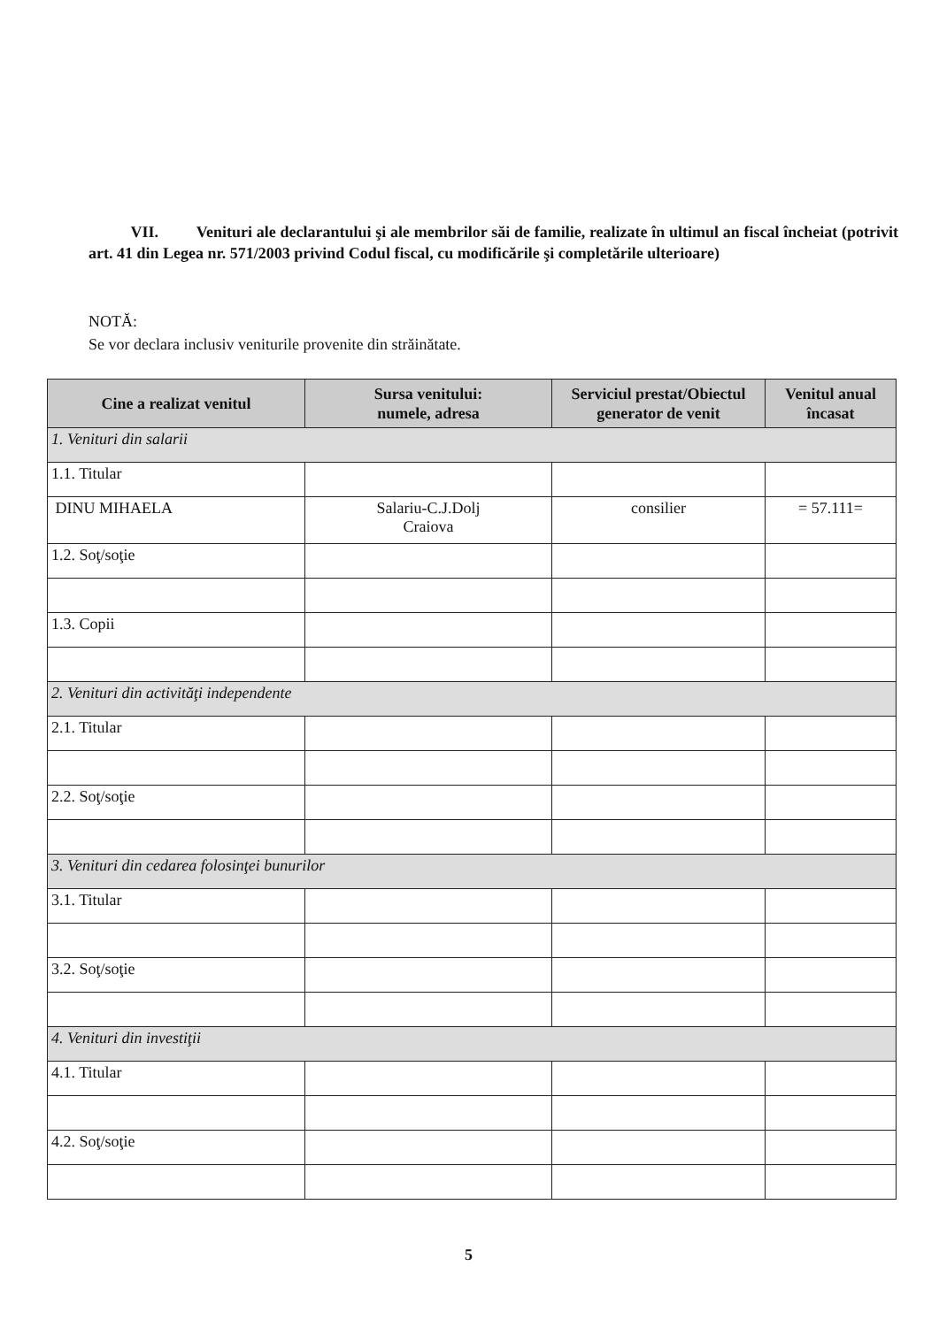VII. Venituri ale declarantului şi ale membrilor săi de familie, realizate în ultimul an fiscal încheiat (potrivit art. 41 din Legea nr. 571/2003 privind Codul fiscal, cu modificările şi completările ulterioare)
NOTĂ:
Se vor declara inclusiv veniturile provenite din străinătate.
| Cine a realizat venitul | Sursa venitului: numele, adresa | Serviciul prestat/Obiectul generator de venit | Venitul anual încasat |
| --- | --- | --- | --- |
| 1. Venituri din salarii | | | |
| 1.1. Titular | | | |
| DINU MIHAELA | Salariu-C.J.Dolj Craiova | consilier | = 57.111= |
| 1.2. Soţ/soţie | | | |
| 1.3. Copii | | | |
| 2. Venituri din activităţi independente | | | |
| 2.1. Titular | | | |
| 2.2. Soţ/soţie | | | |
| 3. Venituri din cedarea folosinţei bunurilor | | | |
| 3.1. Titular | | | |
| 3.2. Soţ/soţie | | | |
| 4. Venituri din investiţii | | | |
| 4.1. Titular | | | |
| 4.2. Soţ/soţie | | | |
5